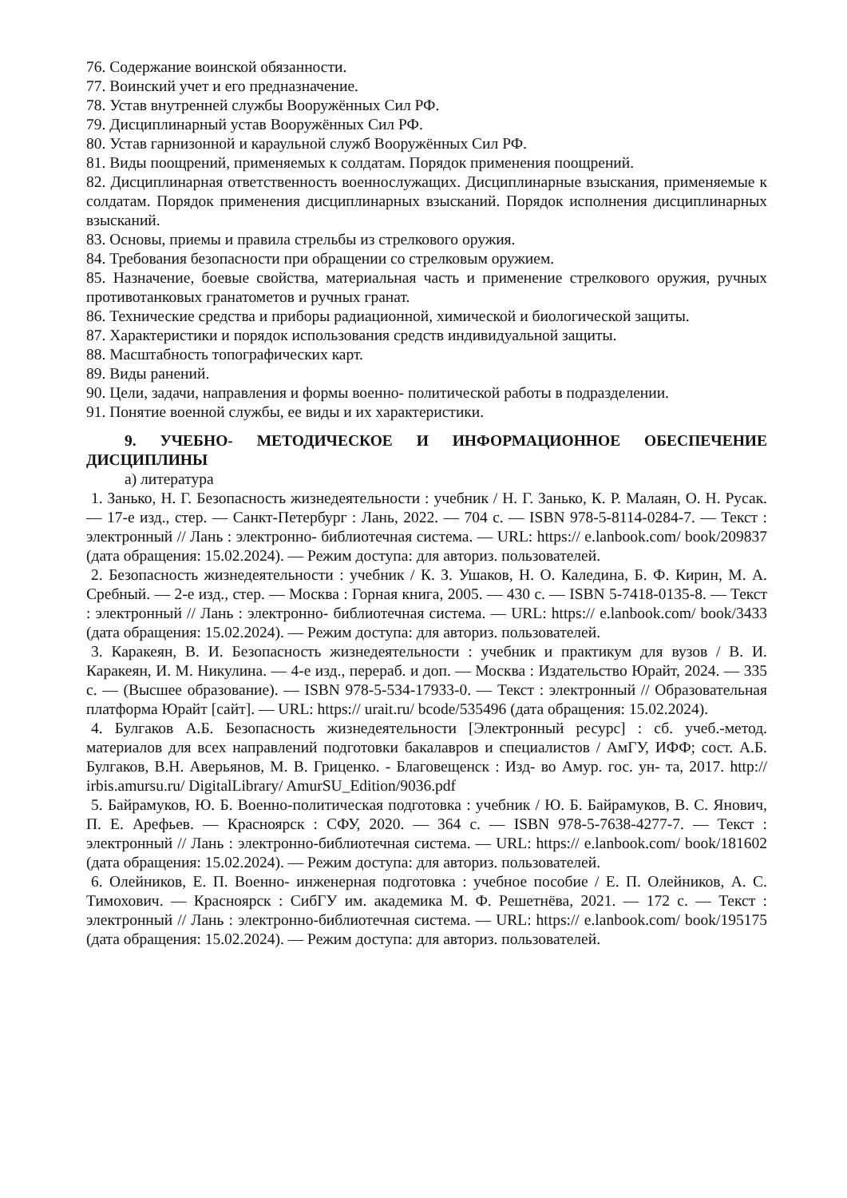76. Содержание воинской обязанности.
77. Воинский учет и его предназначение.
78. Устав внутренней службы Вооружённых Сил РФ.
79. Дисциплинарный устав Вооружённых Сил РФ.
80. Устав гарнизонной и караульной служб Вооружённых Сил РФ.
81. Виды поощрений, применяемых к солдатам. Порядок применения поощрений.
82. Дисциплинарная ответственность военнослужащих. Дисциплинарные взыскания, применяемые к солдатам. Порядок применения дисциплинарных взысканий. Порядок исполнения дисциплинарных взысканий.
83. Основы, приемы и правила стрельбы из стрелкового оружия.
84. Требования безопасности при обращении со стрелковым оружием.
85. Назначение, боевые свойства, материальная часть и применение стрелкового оружия, ручных противотанковых гранатометов и ручных гранат.
86. Технические средства и приборы радиационной, химической и биологической защиты.
87. Характеристики и порядок использования средств индивидуальной защиты.
88. Масштабность топографических карт.
89. Виды ранений.
90. Цели, задачи, направления и формы военно- политической работы в подразделении.
91. Понятие военной службы, ее виды и их характеристики.
9. УЧЕБНО- МЕТОДИЧЕСКОЕ И ИНФОРМАЦИОННОЕ ОБЕСПЕЧЕНИЕ ДИСЦИПЛИНЫ
а) литература
1. Занько, Н. Г. Безопасность жизнедеятельности : учебник / Н. Г. Занько, К. Р. Малаян, О. Н. Русак. — 17-е изд., стер. — Санкт-Петербург : Лань, 2022. — 704 с. — ISBN 978-5-8114-0284-7. — Текст : электронный // Лань : электронно- библиотечная система. — URL: https:// e.lanbook.com/ book/209837 (дата обращения: 15.02.2024). — Режим доступа: для авториз. пользователей.
2. Безопасность жизнедеятельности : учебник / К. З. Ушаков, Н. О. Каледина, Б. Ф. Кирин, М. А. Сребный. — 2-е изд., стер. — Москва : Горная книга, 2005. — 430 с. — ISBN 5-7418-0135-8. — Текст : электронный // Лань : электронно- библиотечная система. — URL: https:// e.lanbook.com/ book/3433 (дата обращения: 15.02.2024). — Режим доступа: для авториз. пользователей.
3. Каракеян, В. И. Безопасность жизнедеятельности : учебник и практикум для вузов / В. И. Каракеян, И. М. Никулина. — 4-е изд., перераб. и доп. — Москва : Издательство Юрайт, 2024. — 335 с. — (Высшее образование). — ISBN 978-5-534-17933-0. — Текст : электронный // Образовательная платформа Юрайт [сайт]. — URL: https:// urait.ru/ bcode/535496 (дата обращения: 15.02.2024).
4. Булгаков А.Б. Безопасность жизнедеятельности [Электронный ресурс] : сб. учеб.-метод. материалов для всех направлений подготовки бакалавров и специалистов / АмГУ, ИФФ; сост. А.Б. Булгаков, В.Н. Аверьянов, М. В. Гриценко. - Благовещенск : Изд- во Амур. гос. ун- та, 2017. http:// irbis.amursu.ru/ DigitalLibrary/ AmurSU_Edition/9036.pdf
5. Байрамуков, Ю. Б. Военно-политическая подготовка : учебник / Ю. Б. Байрамуков, В. С. Янович, П. Е. Арефьев. — Красноярск : СФУ, 2020. — 364 с. — ISBN 978-5-7638-4277-7. — Текст : электронный // Лань : электронно-библиотечная система. — URL: https:// e.lanbook.com/ book/181602 (дата обращения: 15.02.2024). — Режим доступа: для авториз. пользователей.
6. Олейников, Е. П. Военно- инженерная подготовка : учебное пособие / Е. П. Олейников, А. С. Тимохович. — Красноярск : СибГУ им. академика М. Ф. Решетнёва, 2021. — 172 с. — Текст : электронный // Лань : электронно-библиотечная система. — URL: https:// e.lanbook.com/ book/195175 (дата обращения: 15.02.2024). — Режим доступа: для авториз. пользователей.